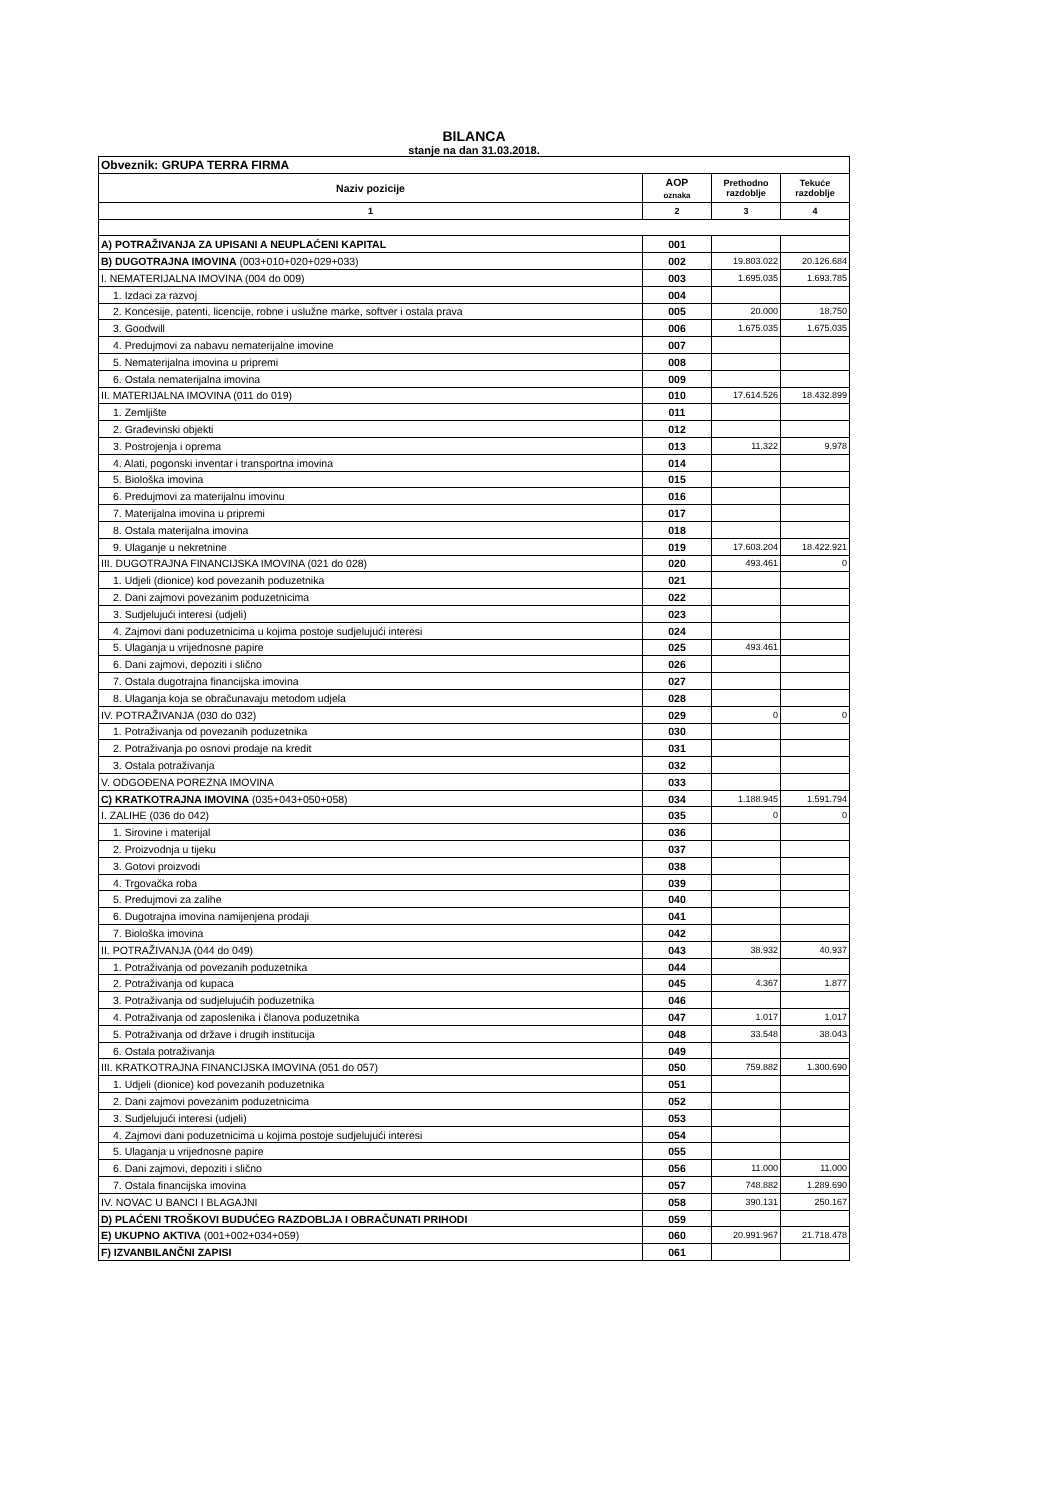BILANCA
stanje na dan 31.03.2018.
| Obveznik: GRUPA TERRA FIRMA | | | |
| Naziv pozicije | AOP oznaka | Prethodno razdoblje | Tekuće razdoblje |
| 1 | 2 | 3 | 4 |
| A) POTRAŽIVANJA ZA UPISANI A NEUPLAĆENI KAPITAL | 001 | | |
| B) DUGOTRAJNA IMOVINA (003+010+020+029+033) | 002 | 19.803.022 | 20.126.684 |
| I. NEMATERIJALNA IMOVINA (004 do 009) | 003 | 1.695.035 | 1.693.785 |
| 1. Izdaci za razvoj | 004 | | |
| 2. Koncesije, patenti, licencije, robne i uslužne marke, softver i ostala prava | 005 | 20.000 | 18.750 |
| 3. Goodwill | 006 | 1.675.035 | 1.675.035 |
| 4. Predujmovi za nabavu nematerijalne imovine | 007 | | |
| 5. Nematerijalna imovina u pripremi | 008 | | |
| 6. Ostala nematerijalna imovina | 009 | | |
| II. MATERIJALNA IMOVINA (011 do 019) | 010 | 17.614.526 | 18.432.899 |
| 1. Zemljište | 011 | | |
| 2. Građevinski objekti | 012 | | |
| 3. Postrojenja i oprema | 013 | 11.322 | 9.978 |
| 4. Alati, pogonski inventar i transportna imovina | 014 | | |
| 5. Biološka imovina | 015 | | |
| 6. Predujmovi za materijalnu imovinu | 016 | | |
| 7. Materijalna imovina u pripremi | 017 | | |
| 8. Ostala materijalna imovina | 018 | | |
| 9. Ulaganje u nekretnine | 019 | 17.603.204 | 18.422.921 |
| III. DUGOTRAJNA FINANCIJSKA IMOVINA (021 do 028) | 020 | 493.461 | 0 |
| 1. Udjeli (dionice) kod povezanih poduzetnika | 021 | | |
| 2. Dani zajmovi povezanim poduzetnicima | 022 | | |
| 3. Sudjelujući interesi (udjeli) | 023 | | |
| 4. Zajmovi dani poduzetnicima u kojima postoje sudjelujući interesi | 024 | | |
| 5. Ulaganja u vrijednosne papire | 025 | 493.461 | |
| 6. Dani zajmovi, depoziti i slično | 026 | | |
| 7. Ostala dugotrajna financijska imovina | 027 | | |
| 8. Ulaganja koja se obračunavaju metodom udjela | 028 | | |
| IV. POTRAŽIVANJA (030 do 032) | 029 | 0 | 0 |
| 1. Potraživanja od povezanih poduzetnika | 030 | | |
| 2. Potraživanja po osnovi prodaje na kredit | 031 | | |
| 3. Ostala potraživanja | 032 | | |
| V. ODGOĐENA POREZNA IMOVINA | 033 | | |
| C) KRATKOTRAJNA IMOVINA (035+043+050+058) | 034 | 1.188.945 | 1.591.794 |
| I. ZALIHE (036 do 042) | 035 | 0 | 0 |
| 1. Sirovine i materijal | 036 | | |
| 2. Proizvodnja u tijeku | 037 | | |
| 3. Gotovi proizvodi | 038 | | |
| 4. Trgovačka roba | 039 | | |
| 5. Predujmovi za zalihe | 040 | | |
| 6. Dugotrajna imovina namijenjena prodaji | 041 | | |
| 7. Biološka imovina | 042 | | |
| II. POTRAŽIVANJA (044 do 049) | 043 | 38.932 | 40.937 |
| 1. Potraživanja od povezanih poduzetnika | 044 | | |
| 2. Potraživanja od kupaca | 045 | 4.367 | 1.877 |
| 3. Potraživanja od sudjelujućih poduzetnika | 046 | | |
| 4. Potraživanja od zaposlenika i članova poduzetnika | 047 | 1.017 | 1.017 |
| 5. Potraživanja od države i drugih institucija | 048 | 33.548 | 38.043 |
| 6. Ostala potraživanja | 049 | | |
| III. KRATKOTRAJNA FINANCIJSKA IMOVINA (051 do 057) | 050 | 759.882 | 1.300.690 |
| 1. Udjeli (dionice) kod povezanih poduzetnika | 051 | | |
| 2. Dani zajmovi povezanim poduzetnicima | 052 | | |
| 3. Sudjelujući interesi (udjeli) | 053 | | |
| 4. Zajmovi dani poduzetnicima u kojima postoje sudjelujući interesi | 054 | | |
| 5. Ulaganja u vrijednosne papire | 055 | | |
| 6. Dani zajmovi, depoziti i slično | 056 | 11.000 | 11.000 |
| 7. Ostala financijska imovina | 057 | 748.882 | 1.289.690 |
| IV. NOVAC U BANCI I BLAGAJNI | 058 | 390.131 | 250.167 |
| D) PLAĆENI TROŠKOVI BUDUĆEG RAZDOBLJA I OBRAČUNATI PRIHODI | 059 | | |
| E) UKUPNO AKTIVA (001+002+034+059) | 060 | 20.991.967 | 21.718.478 |
| F) IZVANBILANČNI ZAPISI | 061 | | |